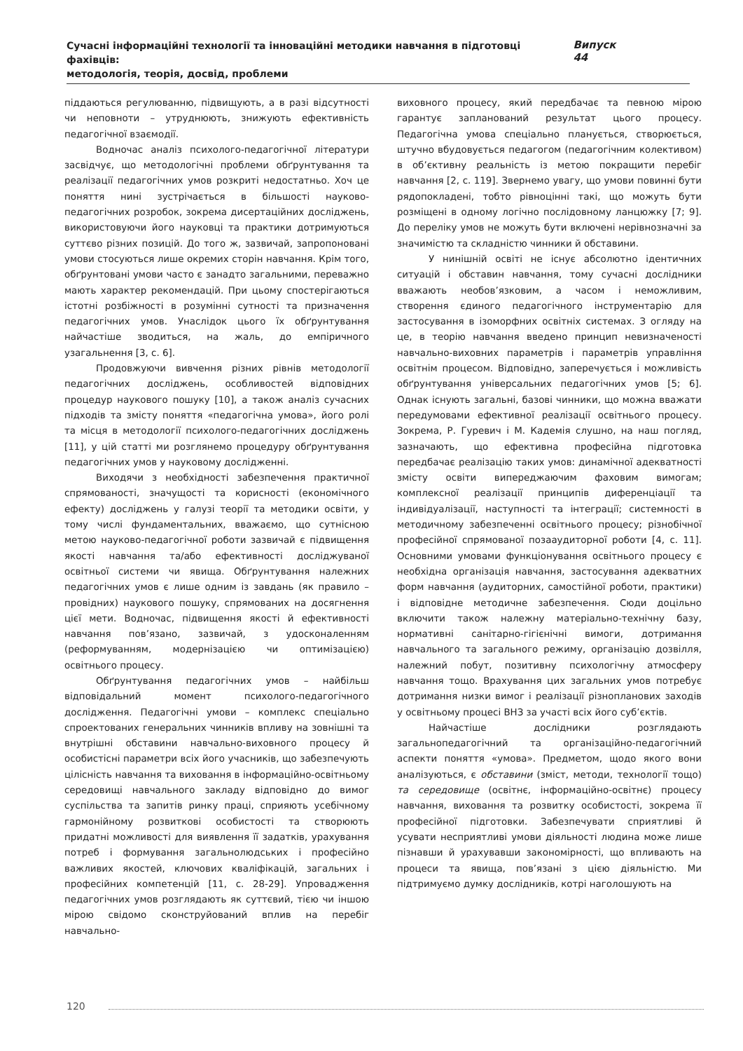Сучасні інформаційні технології та інноваційні методики навчання в підготовці фахівців:
методологія, теорія, досвід, проблеми
Випуск 44
піддаються регулюванню, підвищують, а в разі відсутності чи неповноти – утруднюють, знижують ефективність педагогічної взаємодії.
Водночас аналіз психолого-педагогічної літератури засвідчує, що методологічні проблеми обґрунтування та реалізації педагогічних умов розкриті недостатньо. Хоч це поняття нині зустрічається в більшості науково-педагогічних розробок, зокрема дисертаційних досліджень, використовуючи його науковці та практики дотримуються суттєво різних позицій. До того ж, зазвичай, запропоновані умови стосуються лише окремих сторін навчання. Крім того, обґрунтовані умови часто є занадто загальними, переважно мають характер рекомендацій. При цьому спостерігаються істотні розбіжності в розумінні сутності та призначення педагогічних умов. Унаслідок цього їх обґрунтування найчастіше зводиться, на жаль, до емпіричного узагальнення [3, с. 6].
Продовжуючи вивчення різних рівнів методології педагогічних досліджень, особливостей відповідних процедур наукового пошуку [10], а також аналіз сучасних підходів та змісту поняття «педагогічна умова», його ролі та місця в методології психолого-педагогічних досліджень [11], у цій статті ми розглянемо процедуру обґрунтування педагогічних умов у науковому дослідженні.
Виходячи з необхідності забезпечення практичної спрямованості, значущості та корисності (економічного ефекту) досліджень у галузі теорії та методики освіти, у тому числі фундаментальних, вважаємо, що сутнісною метою науково-педагогічної роботи зазвичай є підвищення якості навчання та/або ефективності досліджуваної освітньої системи чи явища. Обґрунтування належних педагогічних умов є лише одним із завдань (як правило – провідних) наукового пошуку, спрямованих на досягнення цієї мети. Водночас, підвищення якості й ефективності навчання пов’язано, зазвичай, з удосконаленням (реформуванням, модернізацією чи оптимізацією) освітнього процесу.
Обґрунтування педагогічних умов – найбільш відповідальний момент психолого-педагогічного дослідження. Педагогічні умови – комплекс спеціально спроектованих генеральних чинників впливу на зовнішні та внутрішні обставини навчально-виховного процесу й особистісні параметри всіх його учасників, що забезпечують цілісність навчання та виховання в інформаційно-освітньому середовищі навчального закладу відповідно до вимог суспільства та запитів ринку праці, сприяють усебічному гармонійному розвиткові особистості та створюють придатні можливості для виявлення її задатків, урахування потреб і формування загальнолюдських і професійно важливих якостей, ключових кваліфікацій, загальних і професійних компетенцій [11, с. 28-29]. Упровадження педагогічних умов розглядають як суттєвий, тією чи іншою мірою свідомо сконструйований вплив на перебіг навчально-
виховного процесу, який передбачає та певною мірою гарантує запланований результат цього процесу. Педагогічна умова спеціально планується, створюється, штучно вбудовується педагогом (педагогічним колективом) в об’єктивну реальність із метою покращити перебіг навчання [2, с. 119]. Звернемо увагу, що умови повинні бути рядопокладені, тобто рівноцінні такі, що можуть бути розміщені в одному логічно послідовному ланцюжку [7; 9]. До переліку умов не можуть бути включені нерівнозначні за значимістю та складністю чинники й обставини.
У нинішній освіті не існує абсолютно ідентичних ситуацій і обставин навчання, тому сучасні дослідники вважають необов’язковим, а часом і неможливим, створення єдиного педагогічного інструментарію для застосування в ізоморфних освітніх системах. З огляду на це, в теорію навчання введено принцип невизначеності навчально-виховних параметрів і параметрів управління освітнім процесом. Відповідно, заперечується і можливість обґрунтування універсальних педагогічних умов [5; 6]. Однак існують загальні, базові чинники, що можна вважати передумовами ефективної реалізації освітнього процесу. Зокрема, Р. Гуревич і М. Кадемія слушно, на наш погляд, зазначають, що ефективна професійна підготовка передбачає реалізацію таких умов: динамічної адекватності змісту освіти випереджаючим фаховим вимогам; комплексної реалізації принципів диференціації та індивідуалізації, наступності та інтеграції; системності в методичному забезпеченні освітнього процесу; різнобічної професійної спрямованої позааудиторної роботи [4, с. 11]. Основними умовами функціонування освітнього процесу є необхідна організація навчання, застосування адекватних форм навчання (аудиторних, самостійної роботи, практики) і відповідне методичне забезпечення. Сюди доцільно включити також належну матеріально-технічну базу, нормативні санітарно-гігієнічні вимоги, дотримання навчального та загального режиму, організацію дозвілля, належний побут, позитивну психологічну атмосферу навчання тощо. Врахування цих загальних умов потребує дотримання низки вимог і реалізації різнопланових заходів у освітньому процесі ВНЗ за участі всіх його суб’єктів.
Найчастіше дослідники розглядають загальнопедагогічний та організаційно-педагогічний аспекти поняття «умова». Предметом, щодо якого вони аналізуються, є обставини (зміст, методи, технології тощо) та середовище (освітнє, інформаційно-освітнє) процесу навчання, виховання та розвитку особистості, зокрема її професійної підготовки. Забезпечувати сприятливі й усувати несприятливі умови діяльності людина може лише пізнавши й урахувавши закономірності, що впливають на процеси та явища, пов’язані з цією діяльністю. Ми підтримуємо думку дослідників, котрі наголошують на
120